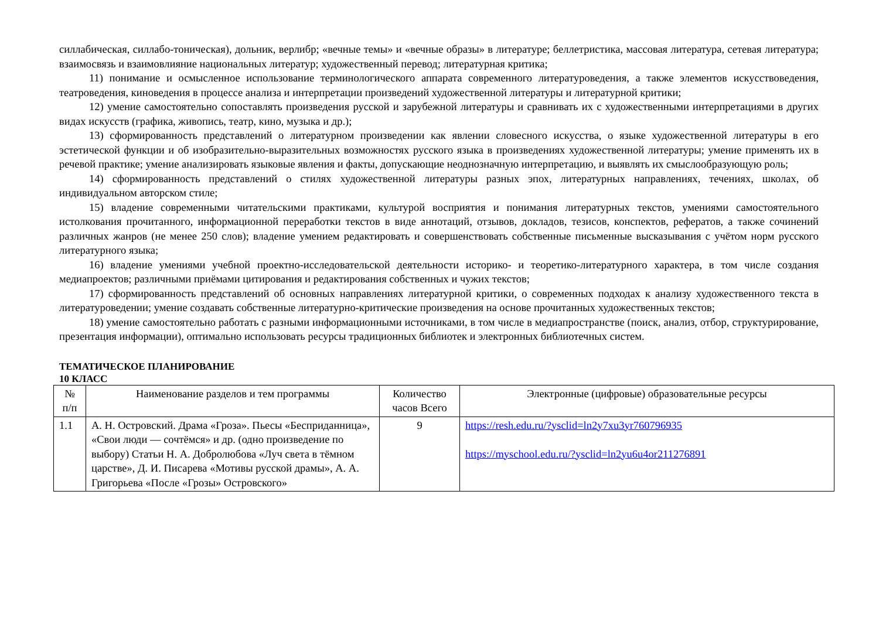силлабическая, силлабо-тоническая), дольник, верлибр; «вечные темы» и «вечные образы» в литературе; беллетристика, массовая литература, сетевая литература; взаимосвязь и взаимовлияние национальных литератур; художественный перевод; литературная критика;
11) понимание и осмысленное использование терминологического аппарата современного литературоведения, а также элементов искусствоведения, театроведения, киноведения в процессе анализа и интерпретации произведений художественной литературы и литературной критики;
12) умение самостоятельно сопоставлять произведения русской и зарубежной литературы и сравнивать их с художественными интерпретациями в других видах искусств (графика, живопись, театр, кино, музыка и др.);
13) сформированность представлений о литературном произведении как явлении словесного искусства, о языке художественной литературы в его эстетической функции и об изобразительно-выразительных возможностях русского языка в произведениях художественной литературы; умение применять их в речевой практике; умение анализировать языковые явления и факты, допускающие неоднозначную интерпретацию, и выявлять их смыслообразующую роль;
14) сформированность представлений о стилях художественной литературы разных эпох, литературных направлениях, течениях, школах, об индивидуальном авторском стиле;
15) владение современными читательскими практиками, культурой восприятия и понимания литературных текстов, умениями самостоятельного истолкования прочитанного, информационной переработки текстов в виде аннотаций, отзывов, докладов, тезисов, конспектов, рефератов, а также сочинений различных жанров (не менее 250 слов); владение умением редактировать и совершенствовать собственные письменные высказывания с учётом норм русского литературного языка;
16) владение умениями учебной проектно-исследовательской деятельности историко- и теоретико-литературного характера, в том числе создания медиапроектов; различными приёмами цитирования и редактирования собственных и чужих текстов;
17) сформированность представлений об основных направлениях литературной критики, о современных подходах к анализу художественного текста в литературоведении; умение создавать собственные литературно-критические произведения на основе прочитанных художественных текстов;
18) умение самостоятельно работать с разными информационными источниками, в том числе в медиапространстве (поиск, анализ, отбор, структурирование, презентация информации), оптимально использовать ресурсы традиционных библиотек и электронных библиотечных систем.
ТЕМАТИЧЕСКОЕ ПЛАНИРОВАНИЕ
10 КЛАСС
| № п/п | Наименование разделов и тем программы | Количество часов Всего | Электронные (цифровые) образовательные ресурсы |
| 1.1 | А. Н. Островский. Драма «Гроза». Пьесы «Бесприданница», «Свои люди — сочтёмся» и др. (одно произведение по выбору) Статьи Н. А. Добролюбова «Луч света в тёмном царстве», Д. И. Писарева «Мотивы русской драмы», А. А. Григорьева «После «Грозы» Островского» | 9 | https://resh.edu.ru/?ysclid=ln2y7xu3yr760796935 https://myschool.edu.ru/?ysclid=ln2yu6u4or211276891 |